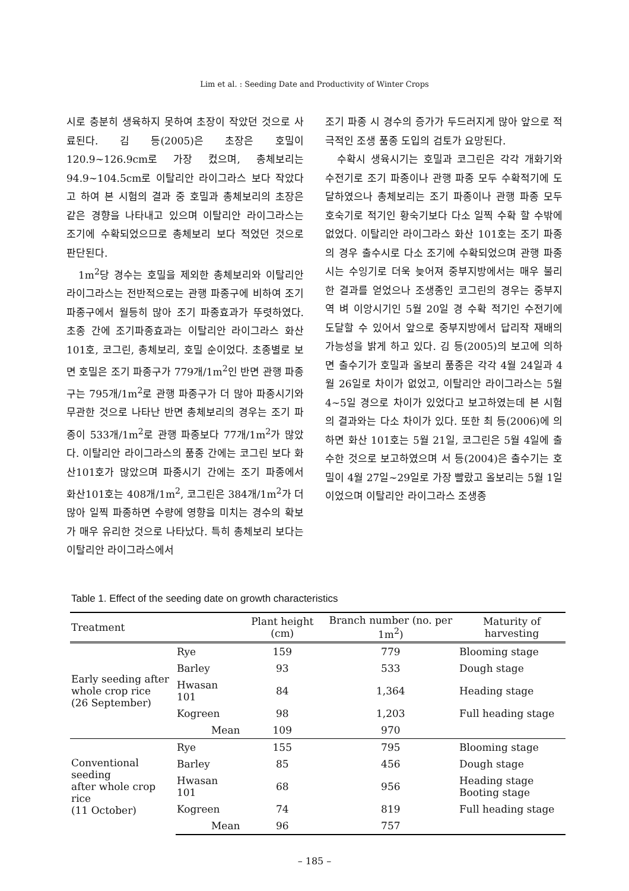Lim et al. : Seeding Date and Productivity of Winter Crops
시로 충분히 생육하지 못하여 초장이 작았던 것으로 사료된다. 김 등(2005)은 초장은 호밀이 120.9~126.9cm로 가장 컸으며, 총체보리는 94.9~104.5cm로 이탈리안 라이그라스 보다 작았다고 하여 본 시험의 결과 중 호밀과 총체보리의 초장은 같은 경향을 나타내고 있으며 이탈리안 라이그라스는 조기에 수확되었으므로 총체보리 보다 적었던 것으로 판단된다.
1m<sup>2</sup>당 경수는 호밀을 제외한 총체보리와 이탈리안 라이그라스는 전반적으로는 관행 파종구에 비하여 조기 파종구에서 월등히 많아 조기 파종효과가 뚜렷하였다. 초종 간에 조기파종효과는 이탈리안 라이그라스 화산 101호, 코그린, 총체보리, 호밀 순이었다. 초종별로 보면 호밀은 조기 파종구가 779개/1m<sup>2</sup>인 반면 관행 파종구는 795개/1m<sup>2</sup>로 관행 파종구가 더 많아 파종시기와 무관한 것으로 나타난 반면 총체보리의 경우는 조기 파종이 533개/1m<sup>2</sup>로 관행 파종보다 77개/1m<sup>2</sup>가 많았다. 이탈리안 라이그라스의 품종 간에는 코그린 보다 화산101호가 많았으며 파종시기 간에는 조기 파종에서 화산101호는 408개/1m<sup>2</sup>, 코그린은 384개/1m<sup>2</sup>가 더 많아 일찍 파종하면 수량에 영향을 미치는 경수의 확보가 매우 유리한 것으로 나타났다. 특히 총체보리 보다는 이탈리안 라이그라스에서
조기 파종 시 경수의 증가가 두드러지게 많아 앞으로 적극적인 조생 품종 도입의 검토가 요망된다.
수확시 생육시기는 호밀과 코그린은 각각 개화기와 수전기로 조기 파종이나 관행 파종 모두 수확적기에 도달하였으나 총체보리는 조기 파종이나 관행 파종 모두 호숙기로 적기인 황숙기보다 다소 일찍 수확 할 수밖에 없었다. 이탈리안 라이그라스 화산 101호는 조기 파종의 경우 출수시로 다소 조기에 수확되었으며 관행 파종 시는 수잉기로 더욱 늦어져 중부지방에서는 매우 불리한 결과를 얻었으나 조생종인 코그린의 경우는 중부지역 벼 이앙시기인 5월 20일 경 수확 적기인 수전기에 도달할 수 있어서 앞으로 중부지방에서 답리작 재배의 가능성을 밝게 하고 있다. 김 등(2005)의 보고에 의하면 출수기가 호밀과 올보리 품종은 각각 4월 24일과 4월 26일로 차이가 없었고, 이탈리안 라이그라스는 5월 4~5일 경으로 차이가 있었다고 보고하였는데 본 시험의 결과와는 다소 차이가 있다. 또한 최 등(2006)에 의하면 화산 101호는 5월 21일, 코그린은 5월 4일에 출수한 것으로 보고하였으며 서 등(2004)은 출수기는 호밀이 4월 27일~29일로 가장 빨랐고 올보리는 5월 1일 이었으며 이탈리안 라이그라스 조생종
Table 1. Effect of the seeding date on growth characteristics
| Treatment | | Plant height (cm) | Branch number (no. per 1m<sup>2</sup>) | Maturity of harvesting |
| --- | --- | --- | --- | --- |
| Early seeding after whole crop rice (26 September) | Rye | 159 | 779 | Blooming stage |
| | Barley | 93 | 533 | Dough stage |
| | Hwasan 101 | 84 | 1,364 | Heading stage |
| | Kogreen | 98 | 1,203 | Full heading stage |
| | Mean | 109 | 970 | |
| Conventional seeding after whole crop rice (11 October) | Rye | 155 | 795 | Blooming stage |
| | Barley | 85 | 456 | Dough stage |
| | Hwasan 101 | 68 | 956 | Heading stage Booting stage |
| | Kogreen | 74 | 819 | Full heading stage |
| | Mean | 96 | 757 | |
– 185 –